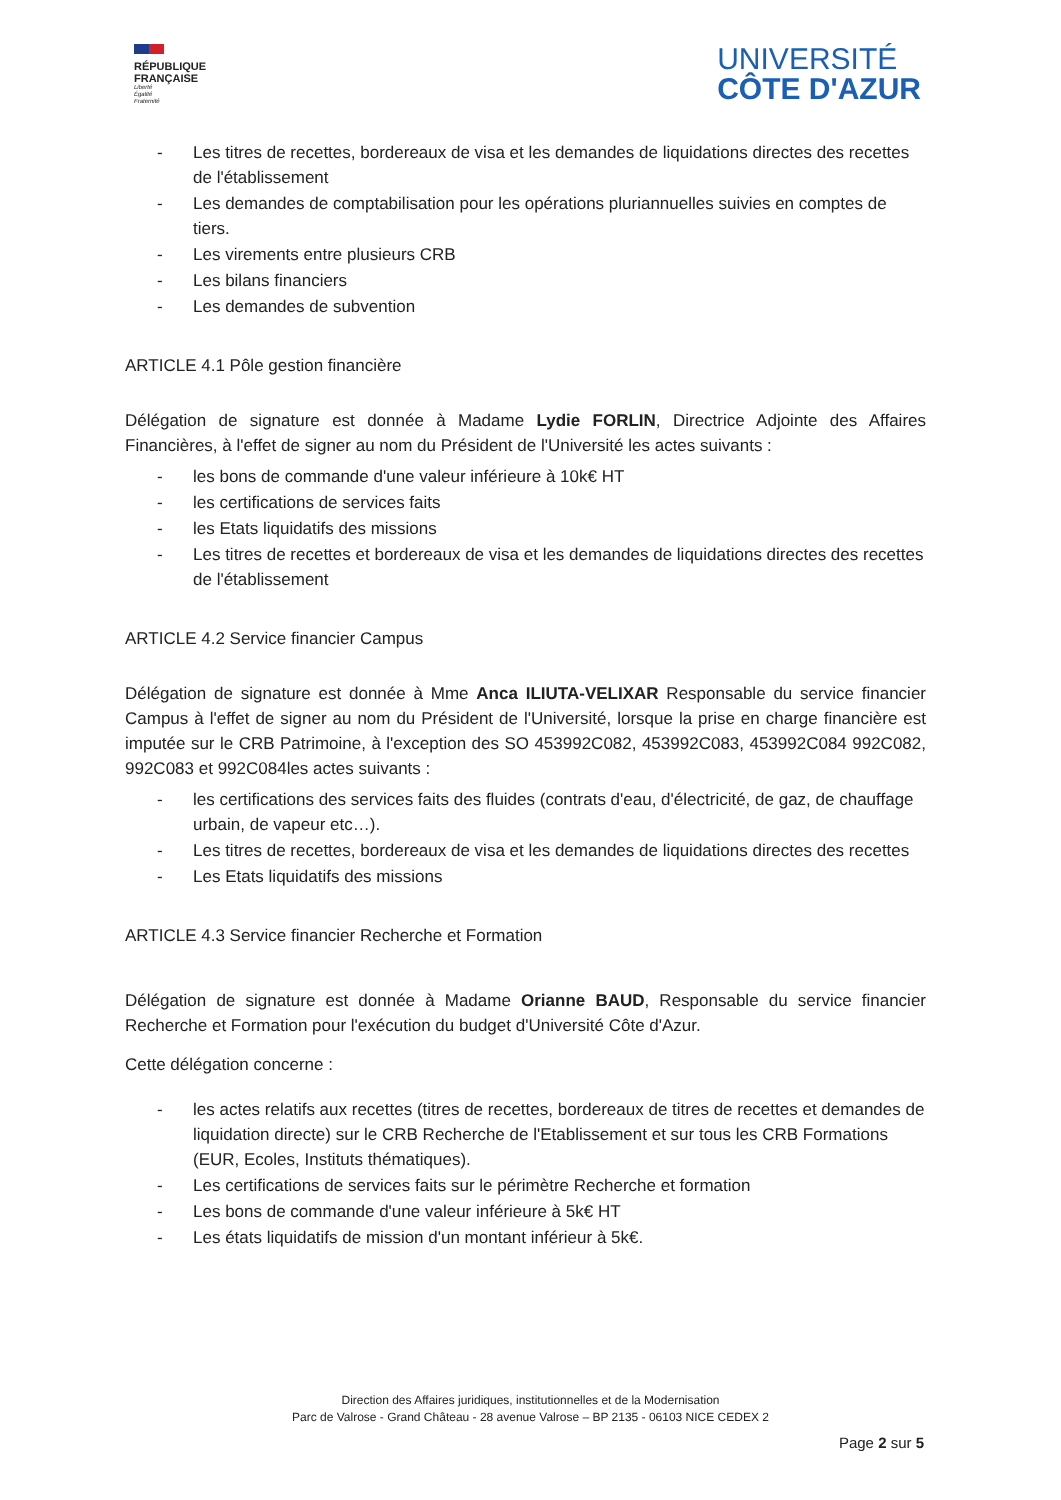RÉPUBLIQUE
FRANÇAISE
Liberté
Égalité
Fraternité
UNIVERSITÉ
CÔTE D'AZUR
- Les titres de recettes, bordereaux de visa et les demandes de liquidations directes des recettes de l'établissement
- Les demandes de comptabilisation pour les opérations pluriannuelles suivies en comptes de tiers.
- Les virements entre plusieurs CRB
- Les bilans financiers
- Les demandes de subvention
ARTICLE 4.1 Pôle gestion financière
Délégation de signature est donnée à Madame Lydie FORLIN, Directrice Adjointe des Affaires Financières, à l'effet de signer au nom du Président de l'Université les actes suivants :
- les bons de commande d'une valeur inférieure à 10k€ HT
- les certifications de services faits
- les Etats liquidatifs des missions
- Les titres de recettes et bordereaux de visa et les demandes de liquidations directes des recettes de l'établissement
ARTICLE 4.2 Service financier Campus
Délégation de signature est donnée à Mme Anca ILIUTA-VELIXAR Responsable du service financier Campus à l'effet de signer au nom du Président de l'Université, lorsque la prise en charge financière est imputée sur le CRB Patrimoine, à l'exception des SO 453992C082, 453992C083, 453992C084 992C082, 992C083 et 992C084les actes suivants :
- les certifications des services faits des fluides (contrats d'eau, d'électricité, de gaz, de chauffage urbain, de vapeur etc…).
- Les titres de recettes, bordereaux de visa et les demandes de liquidations directes des recettes
- Les Etats liquidatifs des missions
ARTICLE 4.3 Service financier Recherche et Formation
Délégation de signature est donnée à Madame Orianne BAUD, Responsable du service financier Recherche et Formation pour l'exécution du budget d'Université Côte d'Azur.
Cette délégation concerne :
- les actes relatifs aux recettes (titres de recettes, bordereaux de titres de recettes et demandes de liquidation directe) sur le CRB Recherche de l'Etablissement et sur tous les CRB Formations (EUR, Ecoles, Instituts thématiques).
- Les certifications de services faits sur le périmètre Recherche et formation
- Les bons de commande d'une valeur inférieure à 5k€ HT
- Les états liquidatifs de mission d'un montant inférieur à 5k€.
Direction des Affaires juridiques, institutionnelles et de la Modernisation
Parc de Valrose - Grand Château - 28 avenue Valrose – BP 2135 - 06103 NICE CEDEX 2
Page 2 sur 5